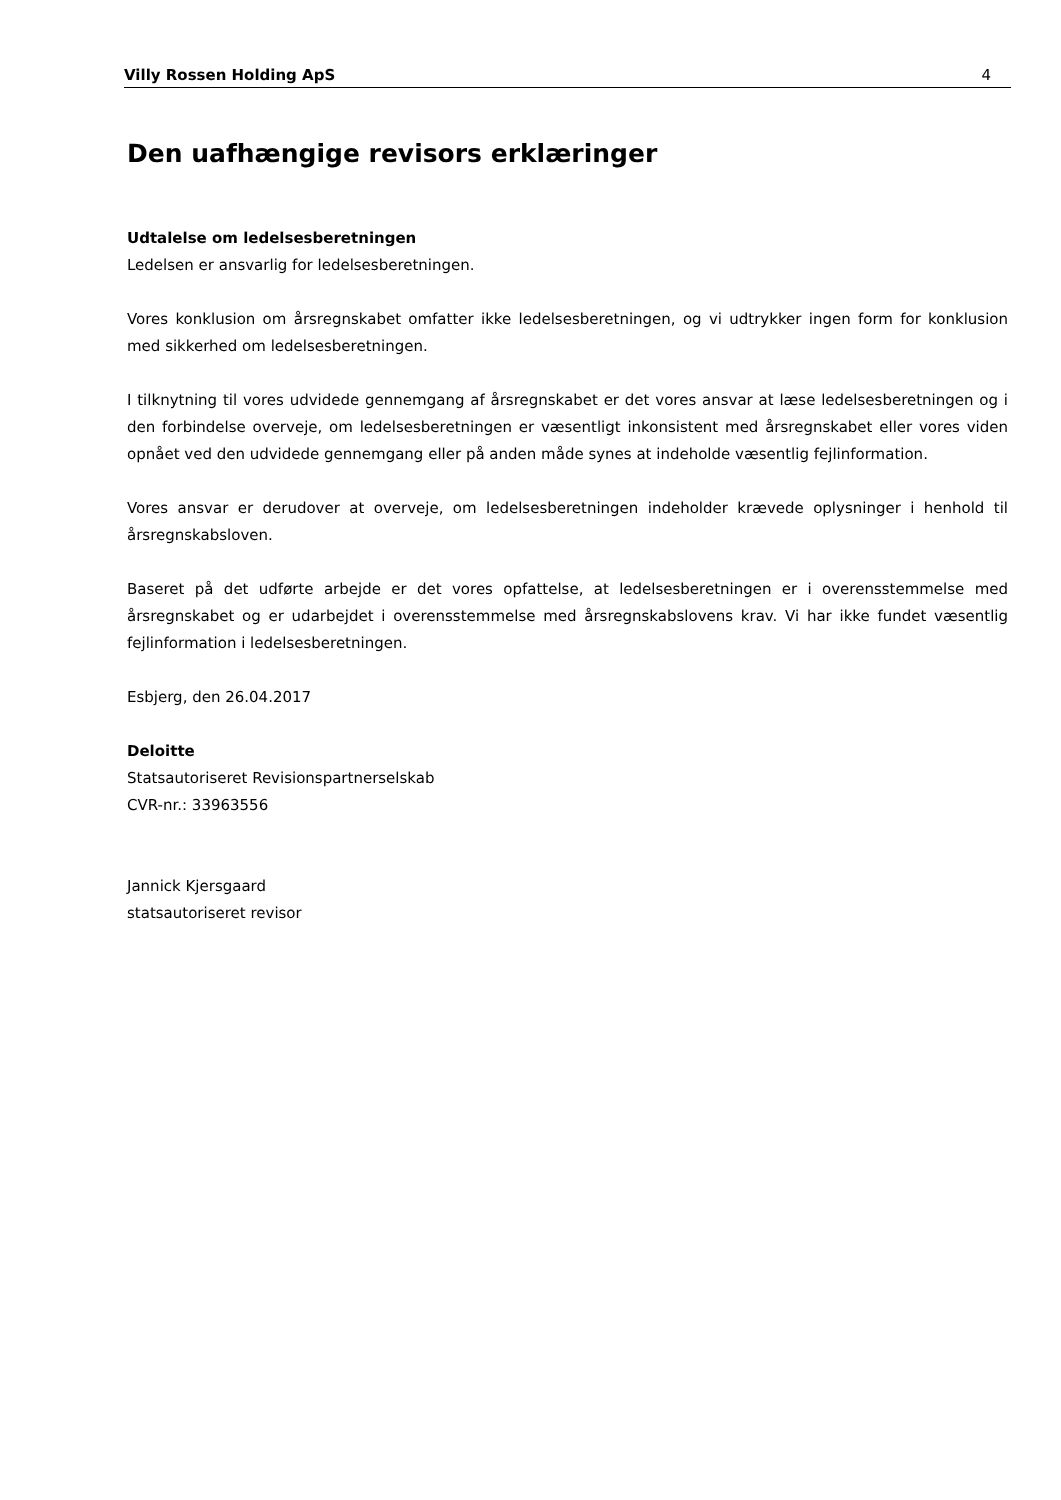Villy Rossen Holding ApS 4
Den uafhængige revisors erklæringer
Udtalelse om ledelsesberetningen
Ledelsen er ansvarlig for ledelsesberetningen.
Vores konklusion om årsregnskabet omfatter ikke ledelsesberetningen, og vi udtrykker ingen form for konklusion med sikkerhed om ledelsesberetningen.
I tilknytning til vores udvidede gennemgang af årsregnskabet er det vores ansvar at læse ledelsesberetningen og i den forbindelse overveje, om ledelsesberetningen er væsentligt inkonsistent med årsregnskabet eller vores viden opnået ved den udvidede gennemgang eller på anden måde synes at indeholde væsentlig fejlinformation.
Vores ansvar er derudover at overveje, om ledelsesberetningen indeholder krævede oplysninger i henhold til årsregnskabsloven.
Baseret på det udførte arbejde er det vores opfattelse, at ledelsesberetningen er i overensstemmelse med årsregnskabet og er udarbejdet i overensstemmelse med årsregnskabslovens krav. Vi har ikke fundet væsentlig fejlinformation i ledelsesberetningen.
Esbjerg, den 26.04.2017
Deloitte
Statsautoriseret Revisionspartnerselskab
CVR-nr.: 33963556
Jannick Kjersgaard
statsautoriseret revisor